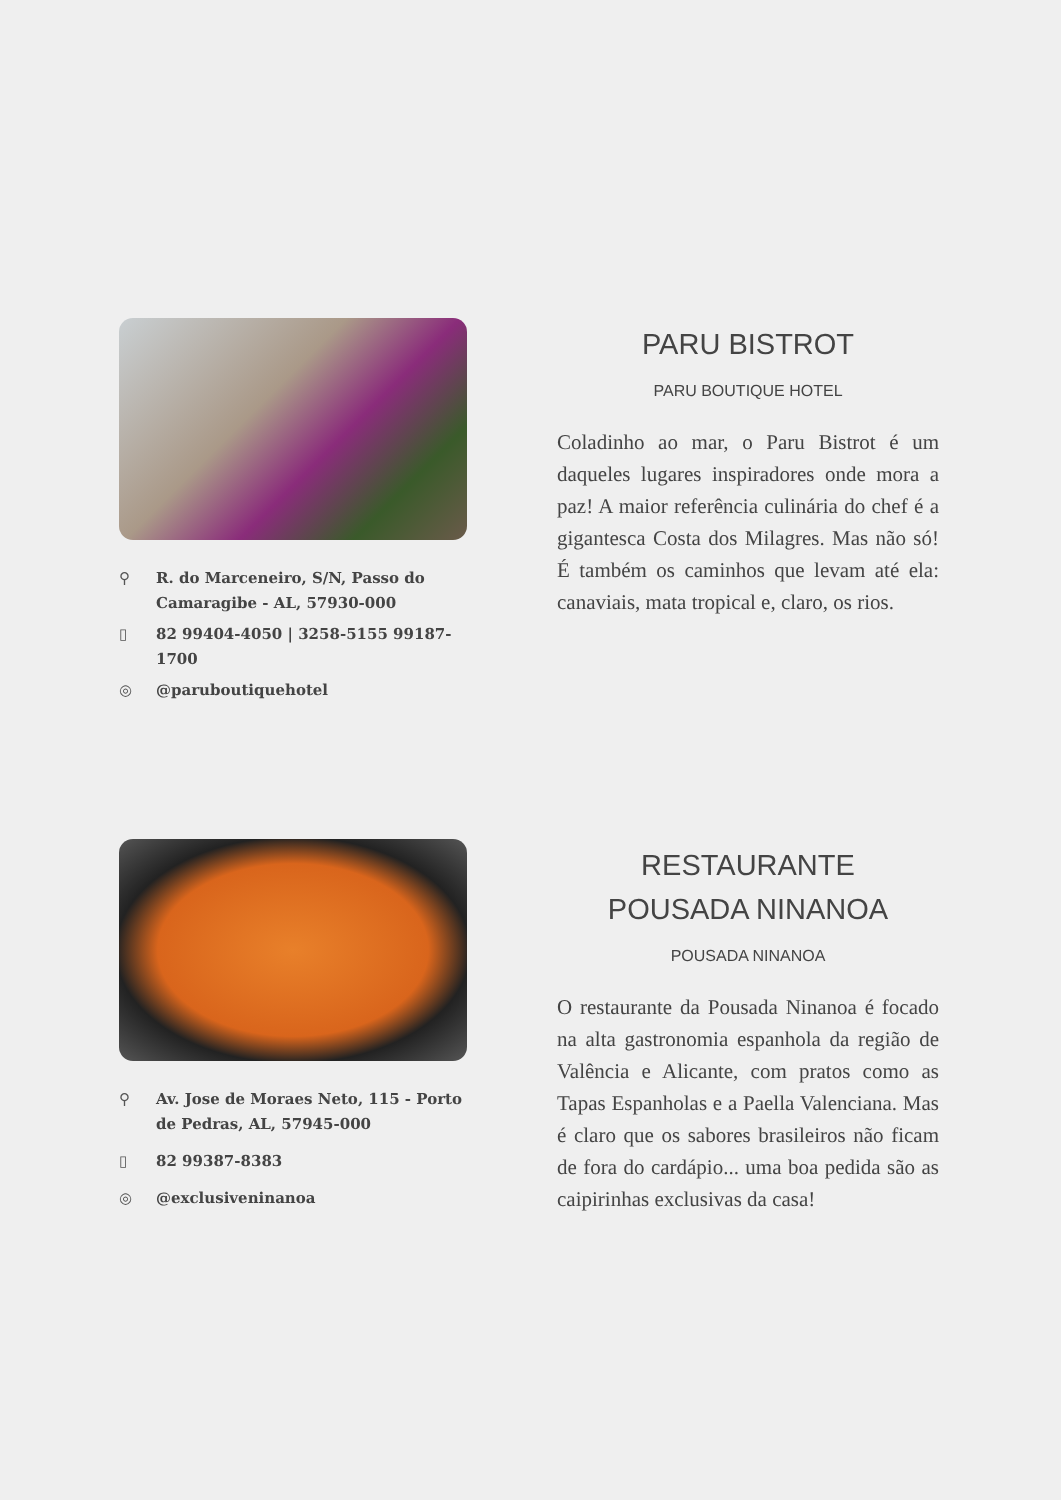⚲ R. do Marceneiro, S/N, Passo do Camaragibe - AL, 57930-000
▯ 82 99404-4050 | 3258-5155 99187-1700
◎ @paruboutiquehotel
PARU BISTROT
PARU BOUTIQUE HOTEL
Coladinho ao mar, o Paru Bistrot é um daqueles lugares inspiradores onde mora a paz! A maior referência culinária do chef é a gigantesca Costa dos Milagres. Mas não só! É também os caminhos que levam até ela: canaviais, mata tropical e, claro, os rios.
⚲ Av. Jose de Moraes Neto, 115 - Porto de Pedras, AL, 57945-000
▯ 82 99387-8383
◎ @exclusiveninanoa
RESTAURANTE
POUSADA NINANOA
POUSADA NINANOA
O restaurante da Pousada Ninanoa é focado na alta gastronomia espanhola da região de Valência e Alicante, com pratos como as Tapas Espanholas e a Paella Valenciana. Mas é claro que os sabores brasileiros não ficam de fora do cardápio... uma boa pedida são as caipirinhas exclusivas da casa!